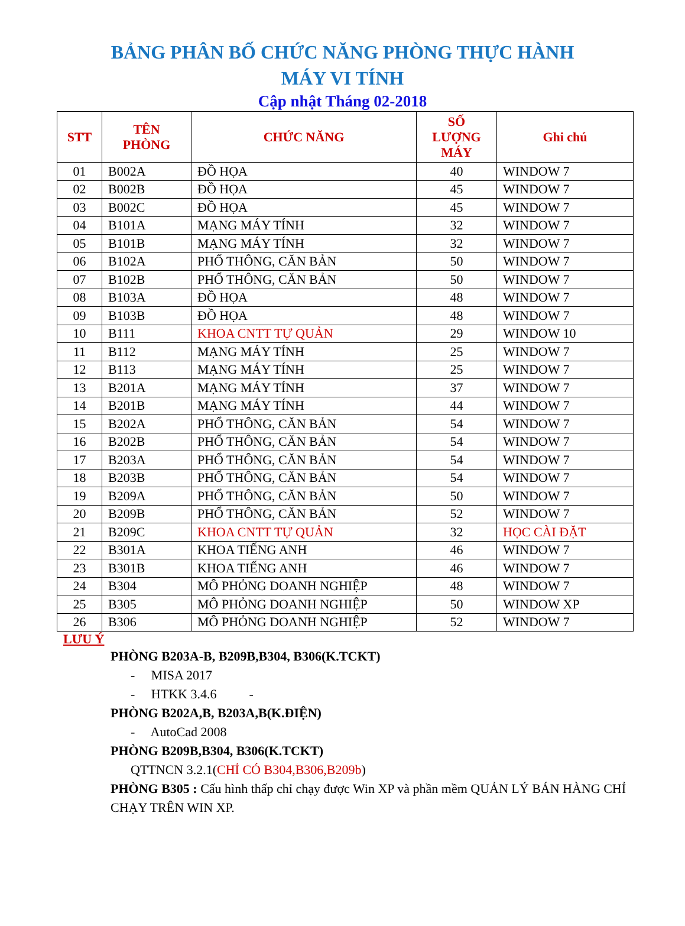BẢNG PHÂN BỐ CHỨC NĂNG PHÒNG THỰC HÀNH
MÁY VI TÍNH
Cập nhật Tháng 02-2018
| STT | TÊN PHÒNG | CHỨC NĂNG | SỐ LƯỢNG MÁY | Ghi chú |
| --- | --- | --- | --- | --- |
| 01 | B002A | ĐỒ HỌA | 40 | WINDOW 7 |
| 02 | B002B | ĐỒ HỌA | 45 | WINDOW 7 |
| 03 | B002C | ĐỒ HỌA | 45 | WINDOW 7 |
| 04 | B101A | MẠNG MÁY TÍNH | 32 | WINDOW 7 |
| 05 | B101B | MẠNG MÁY TÍNH | 32 | WINDOW 7 |
| 06 | B102A | PHỔ THÔNG, CĂN BẢN | 50 | WINDOW 7 |
| 07 | B102B | PHỔ THÔNG, CĂN BẢN | 50 | WINDOW 7 |
| 08 | B103A | ĐỒ HỌA | 48 | WINDOW 7 |
| 09 | B103B | ĐỒ HỌA | 48 | WINDOW 7 |
| 10 | B111 | KHOA CNTT TỰ QUẢN | 29 | WINDOW 10 |
| 11 | B112 | MẠNG MÁY TÍNH | 25 | WINDOW 7 |
| 12 | B113 | MẠNG MÁY TÍNH | 25 | WINDOW 7 |
| 13 | B201A | MẠNG MÁY TÍNH | 37 | WINDOW 7 |
| 14 | B201B | MẠNG MÁY TÍNH | 44 | WINDOW 7 |
| 15 | B202A | PHỔ THÔNG, CĂN BẢN | 54 | WINDOW 7 |
| 16 | B202B | PHỔ THÔNG, CĂN BẢN | 54 | WINDOW 7 |
| 17 | B203A | PHỔ THÔNG, CĂN BẢN | 54 | WINDOW 7 |
| 18 | B203B | PHỔ THÔNG, CĂN BẢN | 54 | WINDOW 7 |
| 19 | B209A | PHỔ THÔNG, CĂN BẢN | 50 | WINDOW 7 |
| 20 | B209B | PHỔ THÔNG, CĂN BẢN | 52 | WINDOW 7 |
| 21 | B209C | KHOA CNTT TỰ QUẢN | 32 | HỌC CÀI ĐẶT |
| 22 | B301A | KHOA TIẾNG ANH | 46 | WINDOW 7 |
| 23 | B301B | KHOA TIẾNG ANH | 46 | WINDOW 7 |
| 24 | B304 | MÔ PHỎNG DOANH NGHIỆP | 48 | WINDOW 7 |
| 25 | B305 | MÔ PHỎNG DOANH NGHIỆP | 50 | WINDOW XP |
| 26 | B306 | MÔ PHỎNG DOANH NGHIỆP | 52 | WINDOW 7 |
LƯU Ý
PHÒNG B203A-B, B209B,B304, B306(K.TCKT)
- MISA 2017
- HTKK 3.4.6 -
PHÒNG B202A,B, B203A,B(K.ĐIỆN)
- AutoCad 2008
PHÒNG B209B,B304, B306(K.TCKT)
QTTNCN 3.2.1(CHỈ CÓ B304,B306,B209b)
PHÒNG B305 : Cấu hình thấp chỉ chạy được Win XP và phần mềm QUẢN LÝ BÁN HÀNG CHỈ CHẠY TRÊN WIN XP.